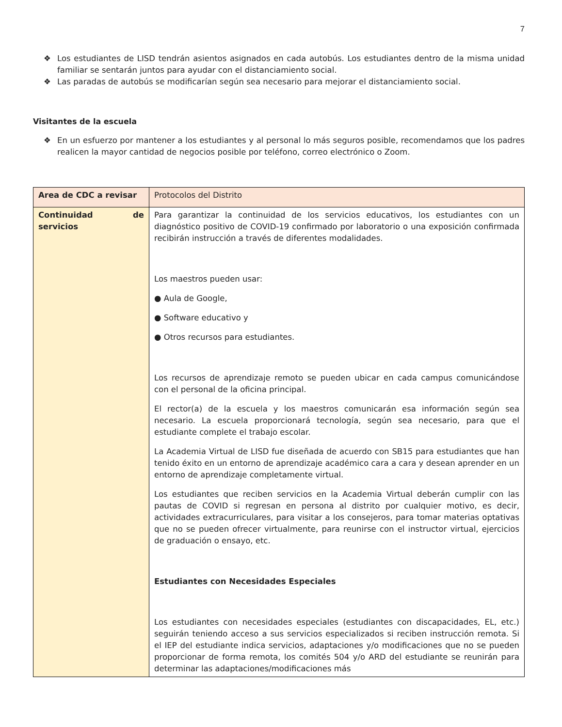7
❖ Los estudiantes de LISD tendrán asientos asignados en cada autobús. Los estudiantes dentro de la misma unidad familiar se sentarán juntos para ayudar con el distanciamiento social.
❖ Las paradas de autobús se modificarían según sea necesario para mejorar el distanciamiento social.
Visitantes de la escuela
❖ En un esfuerzo por mantener a los estudiantes y al personal lo más seguros posible, recomendamos que los padres realicen la mayor cantidad de negocios posible por teléfono, correo electrónico o Zoom.
| Area de CDC a revisar | Protocolos del Distrito |
| Continuidad de servicios | Para garantizar la continuidad de los servicios educativos, los estudiantes con un diagnóstico positivo de COVID-19 confirmado por laboratorio o una exposición confirmada recibirán instrucción a través de diferentes modalidades. Los maestros pueden usar: ● Aula de Google, ● Software educativo y ● Otros recursos para estudiantes. Los recursos de aprendizaje remoto se pueden ubicar en cada campus comunicándose con el personal de la oficina principal. El rector(a) de la escuela y los maestros comunicarán esa información según sea necesario. La escuela proporcionará tecnología, según sea necesario, para que el estudiante complete el trabajo escolar. La Academia Virtual de LISD fue diseñada de acuerdo con SB15 para estudiantes que han tenido éxito en un entorno de aprendizaje académico cara a cara y desean aprender en un entorno de aprendizaje completamente virtual. Los estudiantes que reciben servicios en la Academia Virtual deberán cumplir con las pautas de COVID si regresan en persona al distrito por cualquier motivo, es decir, actividades extracurriculares, para visitar a los consejeros, para tomar materias optativas que no se pueden ofrecer virtualmente, para reunirse con el instructor virtual, ejercicios de graduación o ensayo, etc. Estudiantes con Necesidades Especiales Los estudiantes con necesidades especiales (estudiantes con discapacidades, EL, etc.) seguirán teniendo acceso a sus servicios especializados si reciben instrucción remota. Si el IEP del estudiante indica servicios, adaptaciones y/o modificaciones que no se pueden proporcionar de forma remota, los comités 504 y/o ARD del estudiante se reunirán para determinar las adaptaciones/modificaciones más |